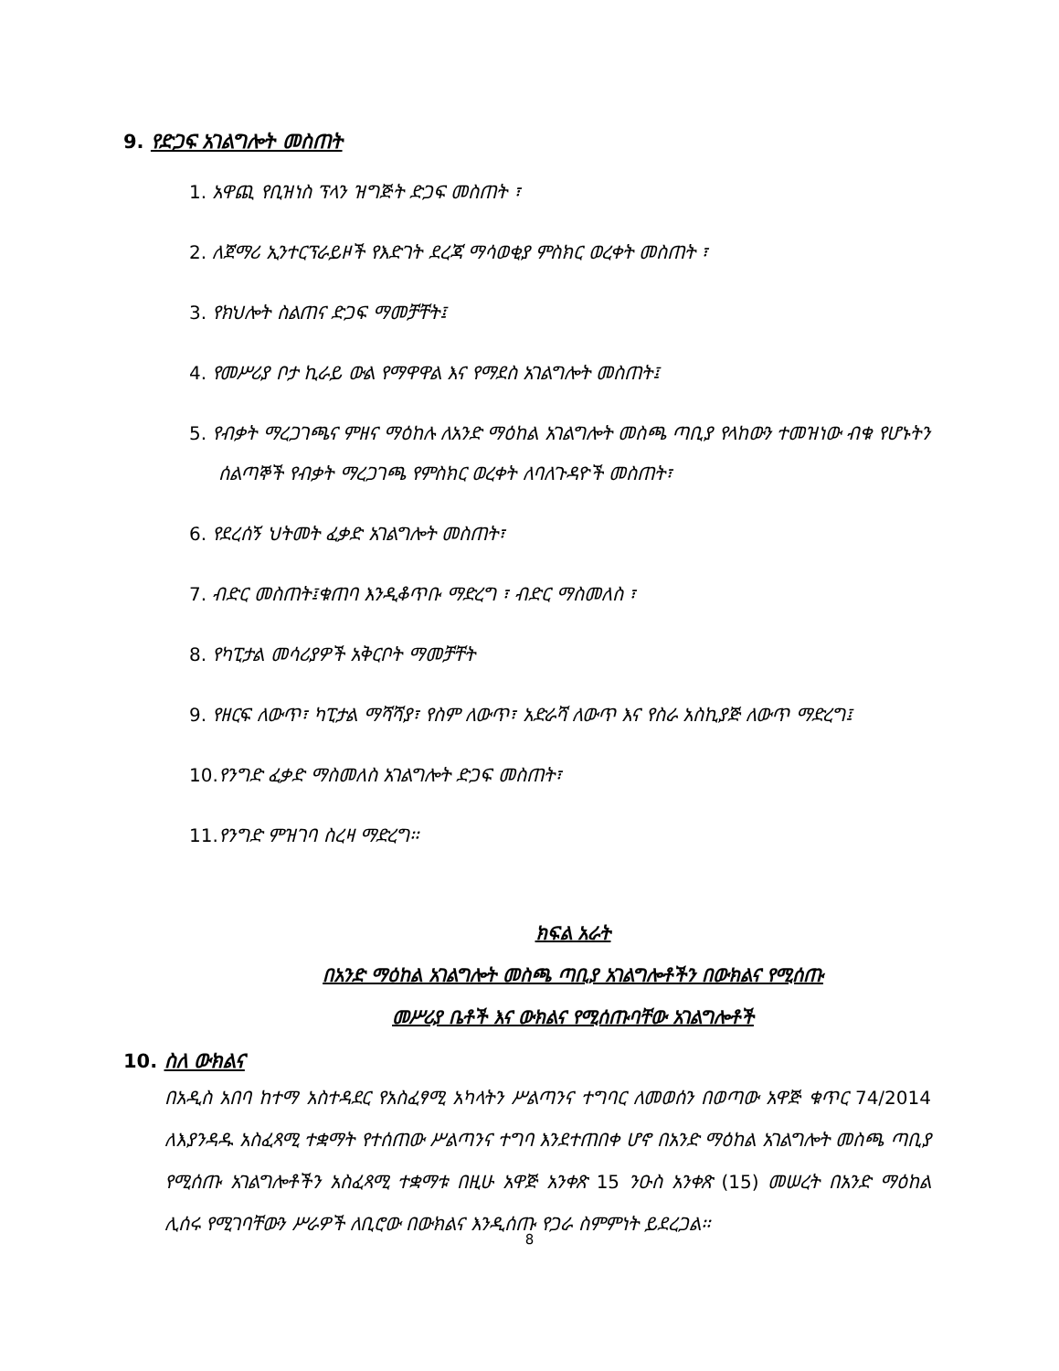9. የድጋፍ አገልግሎት መስጠት
1. አዋጪ የቢዝነስ ፕላን ዝግጅት ድጋፍ መስጠት ፣
2. ለጀማሪ ኢንተርፕራይዞች የእድገት ደረጃ ማሳወቂያ ምስክር ወረቀት መስጠት ፣
3. የክህሎት ስልጠና ድጋፍ ማመቻቸት፤
4. የመሥሪያ ቦታ ኪራይ ውል የማዋዋል እና የማደስ አገልግሎት መስጠት፤
5. የብቃት ማረጋገጫና ምዘና ማዕከሉ ለአንድ ማዕከል አገልግሎት መስጫ ጣቢያ የላከውን ተመዝነው ብቁ የሆኑትን ሰልጣኞች የብቃት ማረጋገጫ የምስክር ወረቀት ለባለጉዳዮች መስጠት፣
6. የደረሰኝ ህትመት ፈቃድ አገልግሎት መስጠት፣
7. ብድር መስጠት፤ቁጠባ እንዲቆጥቡ ማድረግ ፣ ብድር ማስመለስ ፣
8. የካፒታል መሳሪያዎች አቅርቦት ማመቻቸት
9. የዘርፍ ለውጥ፣ ካፒታል ማሻሻያ፣ የስም ለውጥ፣ አድራሻ ለውጥ እና የስራ አስኪያጅ ለውጥ ማድረግ፤
10. የንግድ ፈቃድ ማስመለስ አገልግሎት ድጋፍ መስጠት፣
11. የንግድ ምዝገባ ስረዛ ማድረግ፡፡
ክፍል አራት
በአንድ ማዕከል አገልግሎት መስጫ ጣቢያ አገልግሎቶችን በውክልና የሚሰጡ
መሥሪያ ቤቶች እና ውክልና የሚሰጡባቸው አገልግሎቶች
10. ስለ ውክልና
በአዲስ አበባ ከተማ አስተዳደር የአስፈፃሚ አካላትን ሥልጣንና ተግባር ለመወሰን በወጣው አዋጅ ቁጥር 74/2014 ለእያንዳዱ አስፈጻሚ ተቋማት የተሰጠው ሥልጣንና ተግባ እንደተጠበቀ ሆኖ በአንድ ማዕከል አገልግሎት መስጫ ጣቢያ የሚሰጡ አገልግሎቶችን አስፈጻሚ ተቋማቱ በዚሁ አዋጅ አንቀጽ 15 ንዑስ አንቀጽ (15) መሠረት በአንድ ማዕከል ሊሰሩ የሚገባቸውን ሥራዎች ለቢሮው በውክልና እንዲሰጡ የጋራ ስምምነት ይደረጋል፡፡
8